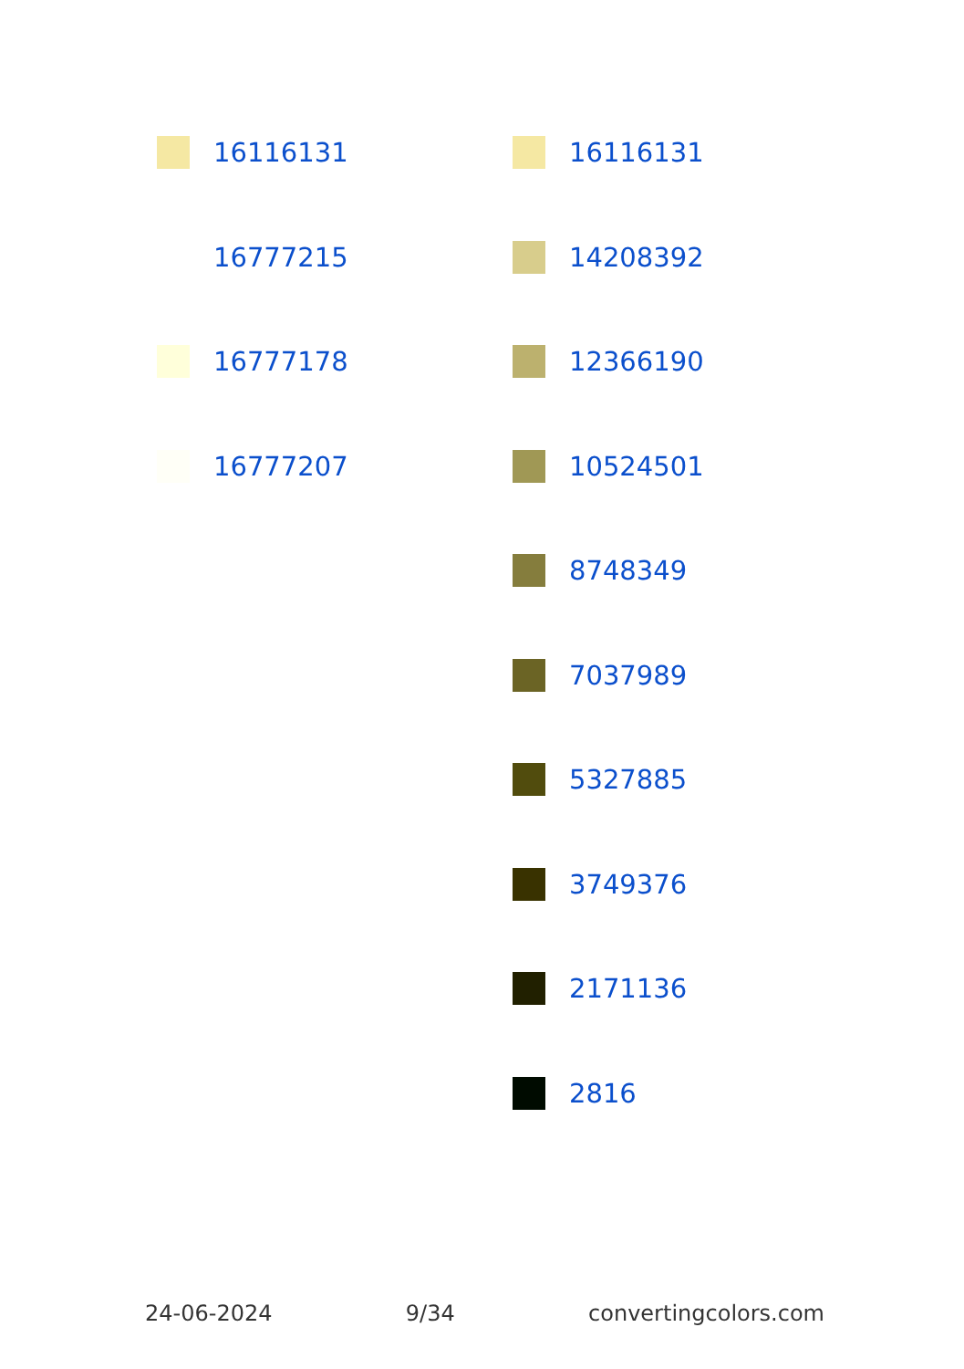16116131
16777215
16777178
16777207
16116131
14208392
12366190
10524501
8748349
7037989
5327885
3749376
2171136
2816
24-06-2024 9/34 convertingcolors.com